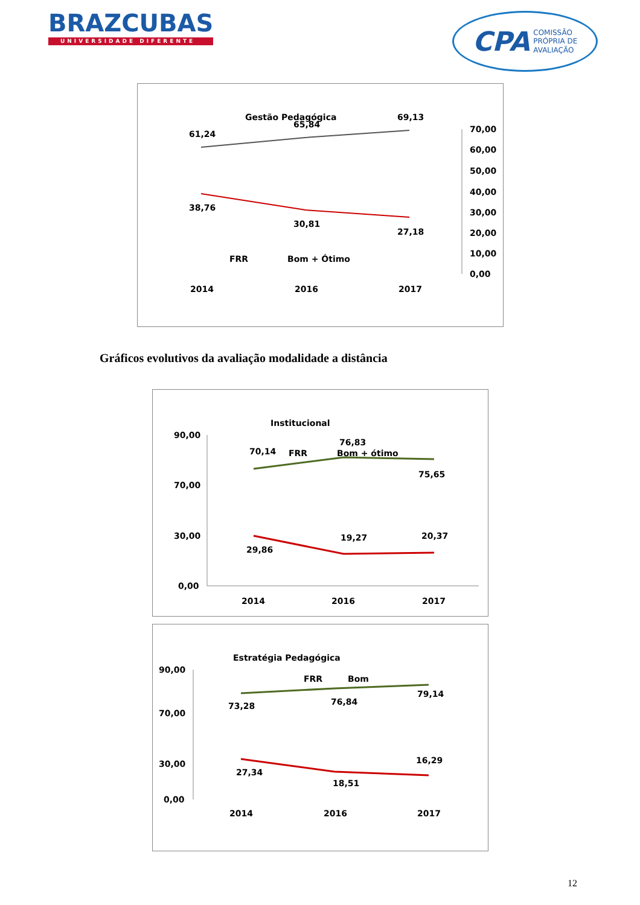BRAZCUBAS
UNIVERSIDADE DIFERENTE
CPA COMISSÃO
PRÓPRIA DE
AVALIAÇÃO
Gestão Pedagógica
61,24
65,84
69,13
38,76
30,81
27,18
FRR
Bom + Ótimo
2014
2016
2017
70,00
60,00
50,00
40,00
30,00
20,00
10,00
0,00
Gráficos evolutivos da avaliação modalidade a distância
Institucional
FRR
Bom + ótimo
70,14
76,83
75,65
29,86
19,27
20,37
90,00
70,00
30,00
0,00
2014
2016
2017
Estratégia Pedagógica
FRR
Bom
73,28
76,84
79,14
27,34
18,51
16,29
90,00
70,00
30,00
0,00
2014
2016
2017
12